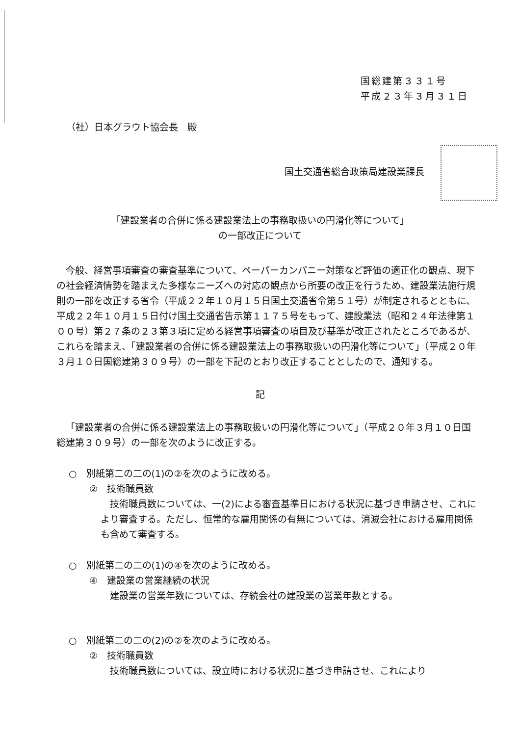国総建第３３１号
平成２３年３月３１日
（社）日本グラウト協会長　殿
国土交通省総合政策局建設業課長
「建設業者の合併に係る建設業法上の事務取扱いの円滑化等について」
の一部改正について
今般、経営事項審査の審査基準について、ペーパーカンパニー対策など評価の適正化の観点、現下の社会経済情勢を踏まえた多様なニーズへの対応の観点から所要の改正を行うため、建設業法施行規則の一部を改正する省令（平成２２年１０月１５日国土交通省令第５１号）が制定されるとともに、平成２２年１０月１５日付け国土交通省告示第１１７５号をもって、建設業法（昭和２４年法律第１００号）第２７条の２３第３項に定める経営事項審査の項目及び基準が改正されたところであるが、これらを踏まえ、「建設業者の合併に係る建設業法上の事務取扱いの円滑化等について」（平成２０年３月１０日国総建第３０９号）の一部を下記のとおり改正することとしたので、通知する。
記
「建設業者の合併に係る建設業法上の事務取扱いの円滑化等について」（平成２０年３月１０日国総建第３０９号）の一部を次のように改正する。
○　別紙第二の二の(1)の②を次のように改める。
②　技術職員数
技術職員数については、一(2)による審査基準日における状況に基づき申請させ、これにより審査する。ただし、恒常的な雇用関係の有無については、消滅会社における雇用関係も含めて審査する。
○　別紙第二の二の(1)の④を次のように改める。
④　建設業の営業継続の状況
建設業の営業年数については、存続会社の建設業の営業年数とする。
○　別紙第二の二の(2)の②を次のように改める。
②　技術職員数
技術職員数については、設立時における状況に基づき申請させ、これにより